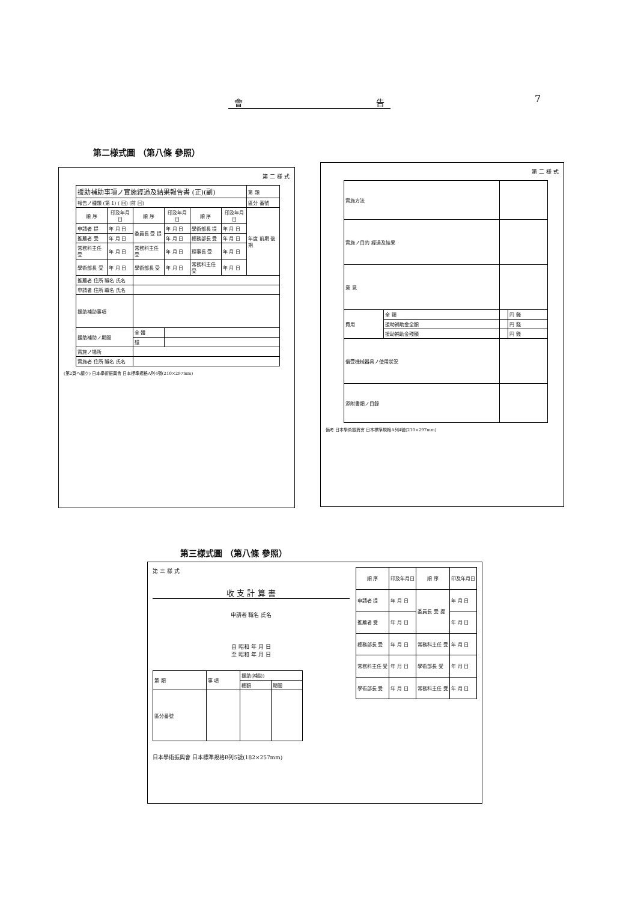會 告 7
第二様式圖 （第八條 參照）
第 二 様 式
| 援助補助事項ノ實施經過及結果報告書 (正)(副) | | | | | | 第 類 |
| 報告ノ種類 (第 1) ( 回) (前 回) | | | | | | 區分 番號 |
| 順 序 | 印及年月日 | 順 序 | 印及年月日 | 順 序 | 印及年月日 | 年度 前期 後期 |
| 申請者 提 | 年 月 日 | 委員長 受 提 | 年 月 日 | 學術部長 提 | 年 月 日 | |
| 推薦者 受 | 年 月 日 | | 年 月 日 | 總務部長 受 | 年 月 日 | |
| 常務科主任 受 | 年 月 日 | 常務科主任 受 | 年 月 日 | 理事長 受 | 年 月 日 | |
| 學術部長 受 | 年 月 日 | 學術部長 受 | 年 月 日 | 常務科主任 受 | 年 月 日 | |
| 推薦者 住所 職名 氏名 | | | | | | |
| 申請者 住所 職名 氏名 | | | | | | |
| 援助補助事項 | | | | | | |
| 援助補助ノ期間 | | 全 體 | | | | |
| | | 殘 | | | | |
| 實施ノ場所 | | | | | | |
| 實施者 住所 職名 氏名 | | | | | | |
(第2頁ヘ續ク) 日本學術振興會 日本標準規格A列4號(210×297mm)
第 二 様 式
| 實施方法 | | | |
| 實施ノ目的 經過及結果 | | | |
| 意 見 | | | |
| 費用 | 全 額 | | 円 錢 |
| | 援助補助金全額 | | 円 錢 |
| | 援助補助金殘額 | | 円 錢 |
| 借受機械器具ノ使用狀況 | | | |
| 添附書類ノ目錄 | | | |
備考 日本學術振興會 日本標準規格A列4號(210×297mm)
第三様式圖 （第八條 參照）
第 三 様 式
收 支 計 算 書
申請者 職名 氏名
自 昭和 年 月 日
至 昭和 年 月 日
| 第 類 | 事 項 | 援助(補助) | |
| | | 總額 | 期間 |
| 區分番號 | | | |
日本學術振興會 日本標準規格B列5號(182×257mm)
| 順 序 | 印及年月日 | 順 序 | 印及年月日 |
| --- | --- | --- | --- |
| 申請者 提 | 年 月 日 | 委員長 受 提 | 年 月 日 |
| 推薦者 受 | 年 月 日 | | 年 月 日 |
| 總務部長 受 | 年 月 日 | 常務科主任 受 | 年 月 日 |
| 常務科主任 受 | 年 月 日 | 學術部長 受 | 年 月 日 |
| 學術部長 受 | 年 月 日 | 常務科主任 受 | 年 月 日 |